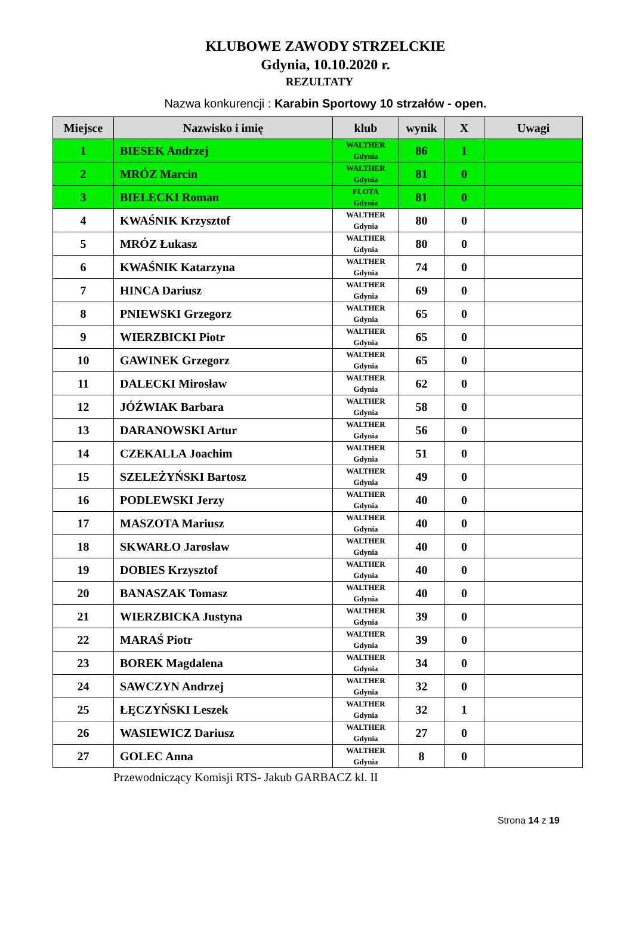KLUBOWE ZAWODY STRZELCKIE
Gdynia, 10.10.2020 r.
REZULTATY
Nazwa konkurencji : Karabin Sportowy 10 strzałów - open.
| Miejsce | Nazwisko i imię | klub | wynik | X | Uwagi |
| --- | --- | --- | --- | --- | --- |
| 1 | BIESEK Andrzej | WALTHER Gdynia | 86 | 1 | |
| 2 | MRÓZ Marcin | WALTHER Gdynia | 81 | 0 | |
| 3 | BIELECKI Roman | FLOTA Gdynia | 81 | 0 | |
| 4 | KWAŚNIK Krzysztof | WALTHER Gdynia | 80 | 0 | |
| 5 | MRÓZ Łukasz | WALTHER Gdynia | 80 | 0 | |
| 6 | KWAŚNIK Katarzyna | WALTHER Gdynia | 74 | 0 | |
| 7 | HINCA Dariusz | WALTHER Gdynia | 69 | 0 | |
| 8 | PNIEWSKI Grzegorz | WALTHER Gdynia | 65 | 0 | |
| 9 | WIERZBICKI Piotr | WALTHER Gdynia | 65 | 0 | |
| 10 | GAWINEK Grzegorz | WALTHER Gdynia | 65 | 0 | |
| 11 | DALECKI Mirosław | WALTHER Gdynia | 62 | 0 | |
| 12 | JÓŹWIAK Barbara | WALTHER Gdynia | 58 | 0 | |
| 13 | DARANOWSKI Artur | WALTHER Gdynia | 56 | 0 | |
| 14 | CZEKALLA Joachim | WALTHER Gdynia | 51 | 0 | |
| 15 | SZELEŻYŃSKI Bartosz | WALTHER Gdynia | 49 | 0 | |
| 16 | PODLEWSKI Jerzy | WALTHER Gdynia | 40 | 0 | |
| 17 | MASZOTA Mariusz | WALTHER Gdynia | 40 | 0 | |
| 18 | SKWARŁO Jarosław | WALTHER Gdynia | 40 | 0 | |
| 19 | DOBIES Krzysztof | WALTHER Gdynia | 40 | 0 | |
| 20 | BANASZAK Tomasz | WALTHER Gdynia | 40 | 0 | |
| 21 | WIERZBICKA Justyna | WALTHER Gdynia | 39 | 0 | |
| 22 | MARAŚ Piotr | WALTHER Gdynia | 39 | 0 | |
| 23 | BOREK Magdalena | WALTHER Gdynia | 34 | 0 | |
| 24 | SAWCZYN Andrzej | WALTHER Gdynia | 32 | 0 | |
| 25 | ŁĘCZYŃSKI Leszek | WALTHER Gdynia | 32 | 1 | |
| 26 | WASIEWICZ Dariusz | WALTHER Gdynia | 27 | 0 | |
| 27 | GOLEC Anna | WALTHER Gdynia | 8 | 0 | |
Przewodniczący Komisji RTS- Jakub GARBACZ kl. II
Strona 14 z 19